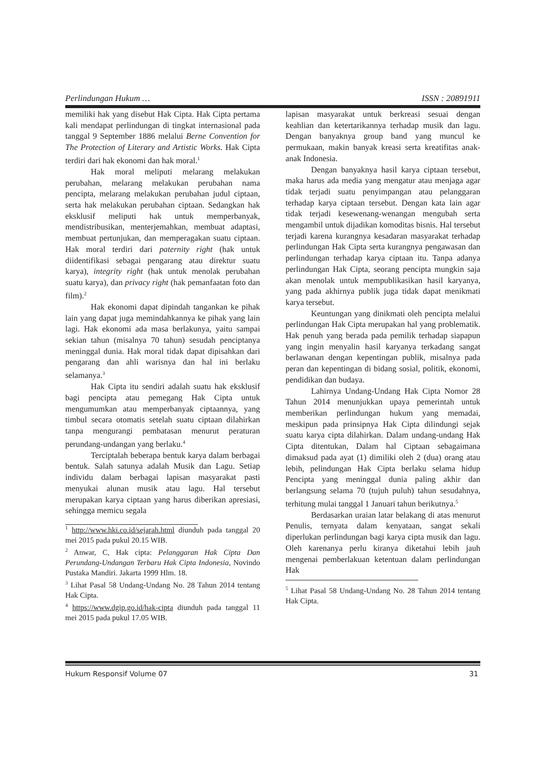Perlindungan Hukum … ISSN : 20891911
memiliki hak yang disebut Hak Cipta. Hak Cipta pertama kali mendapat perlindungan di tingkat internasional pada tanggal 9 September 1886 melalui Berne Convention for The Protection of Literary and Artistic Works. Hak Cipta terdiri dari hak ekonomi dan hak moral.<sup>1</sup>
Hak moral meliputi melarang melakukan perubahan, melarang melakukan perubahan nama pencipta, melarang melakukan perubahan judul ciptaan, serta hak melakukan perubahan ciptaan. Sedangkan hak eksklusif meliputi hak untuk memperbanyak, mendistribusikan, menterjemahkan, membuat adaptasi, membuat pertunjukan, dan memperagakan suatu ciptaan. Hak moral terdiri dari paternity right (hak untuk diidentifikasi sebagai pengarang atau direktur suatu karya), integrity right (hak untuk menolak perubahan suatu karya), dan privacy right (hak pemanfaatan foto dan film).<sup>2</sup>
Hak ekonomi dapat dipindah tangankan ke pihak lain yang dapat juga memindahkannya ke pihak yang lain lagi. Hak ekonomi ada masa berlakunya, yaitu sampai sekian tahun (misalnya 70 tahun) sesudah penciptanya meninggal dunia. Hak moral tidak dapat dipisahkan dari pengarang dan ahli warisnya dan hal ini berlaku selamanya.<sup>3</sup>
Hak Cipta itu sendiri adalah suatu hak eksklusif bagi pencipta atau pemegang Hak Cipta untuk mengumumkan atau memperbanyak ciptaannya, yang timbul secara otomatis setelah suatu ciptaan dilahirkan tanpa mengurangi pembatasan menurut peraturan perundang-undangan yang berlaku.<sup>4</sup>
Terciptalah beberapa bentuk karya dalam berbagai bentuk. Salah satunya adalah Musik dan Lagu. Setiap individu dalam berbagai lapisan masyarakat pasti menyukai alunan musik atau lagu. Hal tersebut merupakan karya ciptaan yang harus diberikan apresiasi, sehingga memicu segala
<sup>1</sup> http://www.hki.co.id/sejarah.html diunduh pada tanggal 20 mei 2015 pada pukul 20.15 WIB.
<sup>2</sup> Anwar, C, Hak cipta: Pelanggaran Hak Cipta Dan Perundang-Undangan Terbaru Hak Cipta Indonesia, Novindo Pustaka Mandiri. Jakarta 1999 Hlm. 18.
<sup>3</sup> Lihat Pasal 58 Undang-Undang No. 28 Tahun 2014 tentang Hak Cipta.
<sup>4</sup> https://www.dgip.go.id/hak-cipta diunduh pada tanggal 11 mei 2015 pada pukul 17.05 WIB.
lapisan masyarakat untuk berkreasi sesuai dengan keahlian dan ketertarikannya terhadap musik dan lagu. Dengan banyaknya group band yang muncul ke permukaan, makin banyak kreasi serta kreatifitas anak-anak Indonesia.
Dengan banyaknya hasil karya ciptaan tersebut, maka harus ada media yang mengatur atau menjaga agar tidak terjadi suatu penyimpangan atau pelanggaran terhadap karya ciptaan tersebut. Dengan kata lain agar tidak terjadi kesewenang-wenangan mengubah serta mengambil untuk dijadikan komoditas bisnis. Hal tersebut terjadi karena kurangnya kesadaran masyarakat terhadap perlindungan Hak Cipta serta kurangnya pengawasan dan perlindungan terhadap karya ciptaan itu. Tanpa adanya perlindungan Hak Cipta, seorang pencipta mungkin saja akan menolak untuk mempublikasikan hasil karyanya, yang pada akhirnya publik juga tidak dapat menikmati karya tersebut.
Keuntungan yang dinikmati oleh pencipta melalui perlindungan Hak Cipta merupakan hal yang problematik. Hak penuh yang berada pada pemilik terhadap siapapun yang ingin menyalin hasil karyanya terkadang sangat berlawanan dengan kepentingan publik, misalnya pada peran dan kepentingan di bidang sosial, politik, ekonomi, pendidikan dan budaya.
Lahirnya Undang-Undang Hak Cipta Nomor 28 Tahun 2014 menunjukkan upaya pemerintah untuk memberikan perlindungan hukum yang memadai, meskipun pada prinsipnya Hak Cipta dilindungi sejak suatu karya cipta dilahirkan. Dalam undang-undang Hak Cipta ditentukan, Dalam hal Ciptaan sebagaimana dimaksud pada ayat (1) dimiliki oleh 2 (dua) orang atau lebih, pelindungan Hak Cipta berlaku selama hidup Pencipta yang meninggal dunia paling akhir dan berlangsung selama 70 (tujuh puluh) tahun sesudahnya, terhitung mulai tanggal 1 Januari tahun berikutnya.<sup>5</sup>
Berdasarkan uraian latar belakang di atas menurut Penulis, ternyata dalam kenyataan, sangat sekali diperlukan perlindungan bagi karya cipta musik dan lagu. Oleh karenanya perlu kiranya diketahui lebih jauh mengenai pemberlakuan ketentuan dalam perlindungan Hak
<sup>5</sup> Lihat Pasal 58 Undang-Undang No. 28 Tahun 2014 tentang Hak Cipta.
Hukum Responsif Volume 07 31